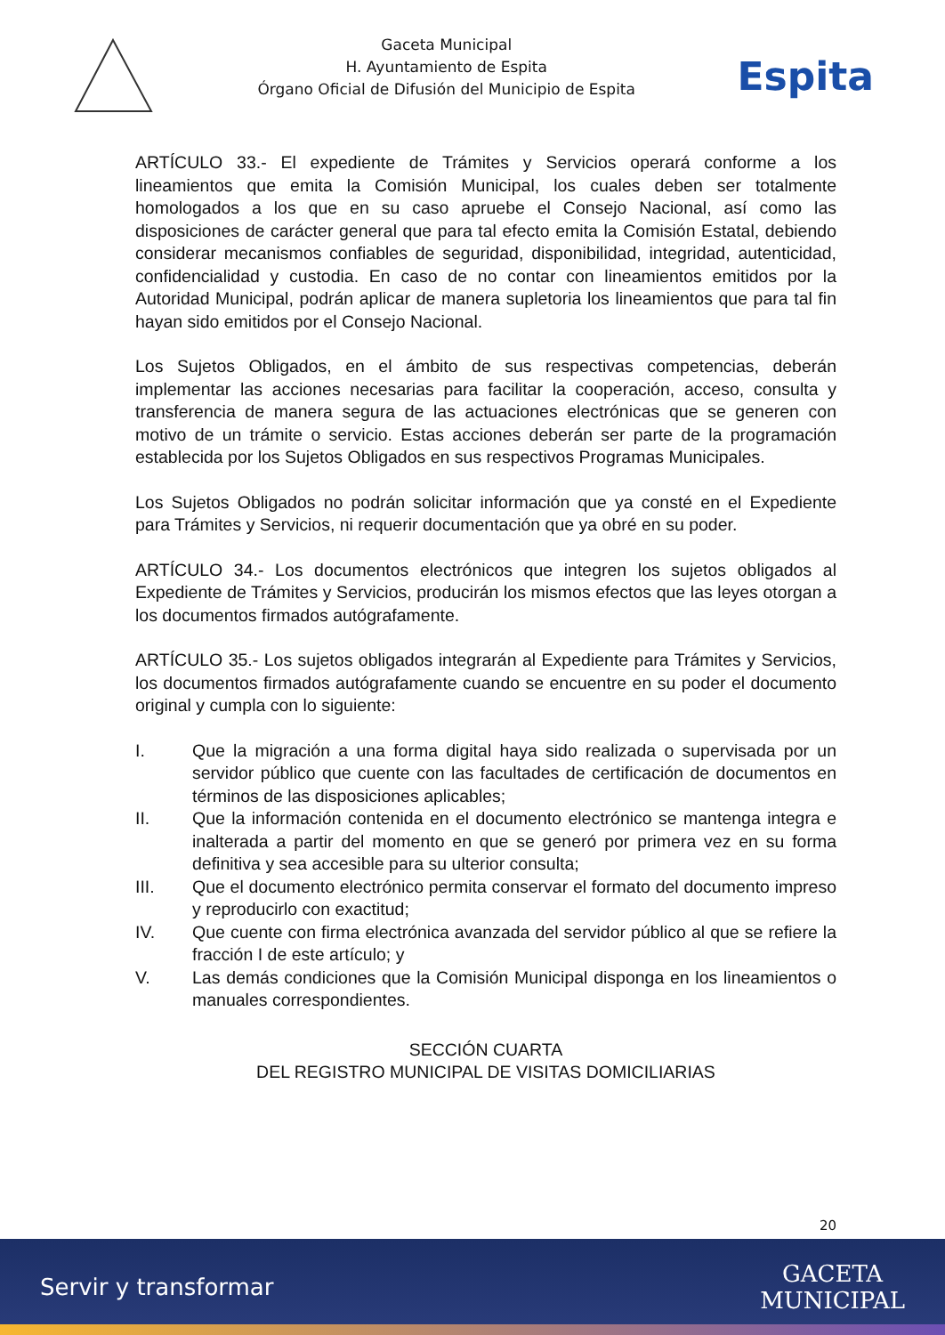Gaceta Municipal
H. Ayuntamiento de Espita
Órgano Oficial de Difusión del Municipio de Espita
Espita
ARTÍCULO 33.- El expediente de Trámites y Servicios operará conforme a los lineamientos que emita la Comisión Municipal, los cuales deben ser totalmente homologados a los que en su caso apruebe el Consejo Nacional, así como las disposiciones de carácter general que para tal efecto emita la Comisión Estatal, debiendo considerar mecanismos confiables de seguridad, disponibilidad, integridad, autenticidad, confidencialidad y custodia. En caso de no contar con lineamientos emitidos por la Autoridad Municipal, podrán aplicar de manera supletoria los lineamientos que para tal fin hayan sido emitidos por el Consejo Nacional.
Los Sujetos Obligados, en el ámbito de sus respectivas competencias, deberán implementar las acciones necesarias para facilitar la cooperación, acceso, consulta y transferencia de manera segura de las actuaciones electrónicas que se generen con motivo de un trámite o servicio. Estas acciones deberán ser parte de la programación establecida por los Sujetos Obligados en sus respectivos Programas Municipales.
Los Sujetos Obligados no podrán solicitar información que ya consté en el Expediente para Trámites y Servicios, ni requerir documentación que ya obré en su poder.
ARTÍCULO 34.- Los documentos electrónicos que integren los sujetos obligados al Expediente de Trámites y Servicios, producirán los mismos efectos que las leyes otorgan a los documentos firmados autógrafamente.
ARTÍCULO 35.- Los sujetos obligados integrarán al Expediente para Trámites y Servicios, los documentos firmados autógrafamente cuando se encuentre en su poder el documento original y cumpla con lo siguiente:
I. Que la migración a una forma digital haya sido realizada o supervisada por un servidor público que cuente con las facultades de certificación de documentos en términos de las disposiciones aplicables;
II. Que la información contenida en el documento electrónico se mantenga integra e inalterada a partir del momento en que se generó por primera vez en su forma definitiva y sea accesible para su ulterior consulta;
III. Que el documento electrónico permita conservar el formato del documento impreso y reproducirlo con exactitud;
IV. Que cuente con firma electrónica avanzada del servidor público al que se refiere la fracción I de este artículo; y
V. Las demás condiciones que la Comisión Municipal disponga en los lineamientos o manuales correspondientes.
SECCIÓN CUARTA
DEL REGISTRO MUNICIPAL DE VISITAS DOMICILIARIAS
20
Servir y transformar
GACETA
MUNICIPAL